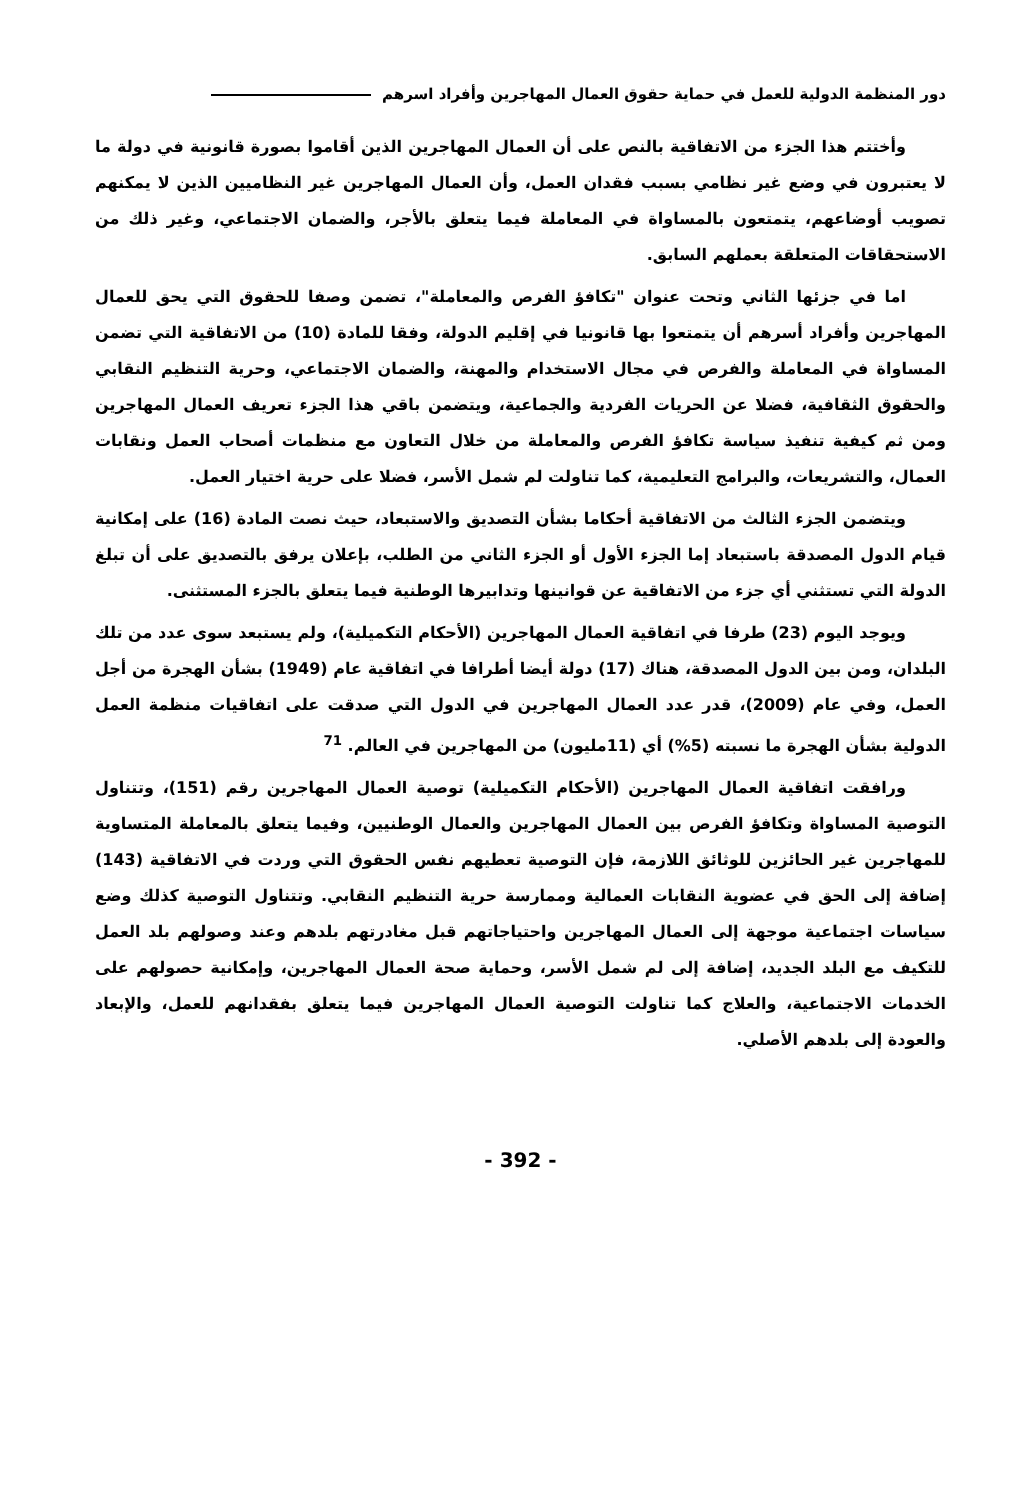دور المنظمة الدولية للعمل في حماية حقوق العمال المهاجرين وأفراد اسرهم
وأختتم هذا الجزء من الاتفاقية بالنص على أن العمال المهاجرين الذين أقاموا بصورة قانونية في دولة ما لا يعتبرون في وضع غير نظامي بسبب فقدان العمل، وأن العمال المهاجرين غير النظاميين الذين لا يمكنهم تصويب أوضاعهم، يتمتعون بالمساواة في المعاملة فيما يتعلق بالأجر، والضمان الاجتماعي، وغير ذلك من الاستحقاقات المتعلقة بعملهم السابق.
اما في جزئها الثاني وتحت عنوان "تكافؤ الفرص والمعاملة"، تضمن وصفا للحقوق التي يحق للعمال المهاجرين وأفراد أسرهم أن يتمتعوا بها قانونيا في إقليم الدولة، وفقا للمادة (10) من الاتفاقية التي تضمن المساواة في المعاملة والفرص في مجال الاستخدام والمهنة، والضمان الاجتماعي، وحرية التنظيم النقابي والحقوق الثقافية، فضلا عن الحريات الفردية والجماعية، ويتضمن باقي هذا الجزء تعريف العمال المهاجرين ومن ثم كيفية تنفيذ سياسة تكافؤ الفرص والمعاملة من خلال التعاون مع منظمات أصحاب العمل ونقابات العمال، والتشريعات، والبرامج التعليمية، كما تناولت لم شمل الأسر، فضلا على حرية اختيار العمل.
ويتضمن الجزء الثالث من الاتفاقية أحكاما بشأن التصديق والاستبعاد، حيث نصت المادة (16) على إمكانية قيام الدول المصدقة باستبعاد إما الجزء الأول أو الجزء الثاني من الطلب، بإعلان يرفق بالتصديق على أن تبلغ الدولة التي تستثني أي جزء من الاتفاقية عن قوانينها وتدابيرها الوطنية فيما يتعلق بالجزء المستثنى.
ويوجد اليوم (23) طرفا في اتفاقية العمال المهاجرين (الأحكام التكميلية)، ولم يستبعد سوى عدد من تلك البلدان، ومن بين الدول المصدقة، هناك (17) دولة أيضا أطرافا في اتفاقية عام (1949) بشأن الهجرة من أجل العمل، وفي عام (2009)، قدر عدد العمال المهاجرين في الدول التي صدقت على اتفاقيات منظمة العمل الدولية بشأن الهجرة ما نسبته (5%) أي (11مليون) من المهاجرين في العالم. <sup>71</sup>
ورافقت اتفاقية العمال المهاجرين (الأحكام التكميلية) توصية العمال المهاجرين رقم (151)، وتتناول التوصية المساواة وتكافؤ الفرص بين العمال المهاجرين والعمال الوطنيين، وفيما يتعلق بالمعاملة المتساوية للمهاجرين غير الحائزين للوثائق اللازمة، فإن التوصية تعطيهم نفس الحقوق التي وردت في الاتفاقية (143) إضافة إلى الحق في عضوية النقابات العمالية وممارسة حرية التنظيم النقابي. وتتناول التوصية كذلك وضع سياسات اجتماعية موجهة إلى العمال المهاجرين واحتياجاتهم قبل مغادرتهم بلدهم وعند وصولهم بلد العمل للتكيف مع البلد الجديد، إضافة إلى لم شمل الأسر، وحماية صحة العمال المهاجرين، وإمكانية حصولهم على الخدمات الاجتماعية، والعلاج كما تناولت التوصية العمال المهاجرين فيما يتعلق بفقدانهم للعمل، والإبعاد والعودة إلى بلدهم الأصلي.
- 392 -